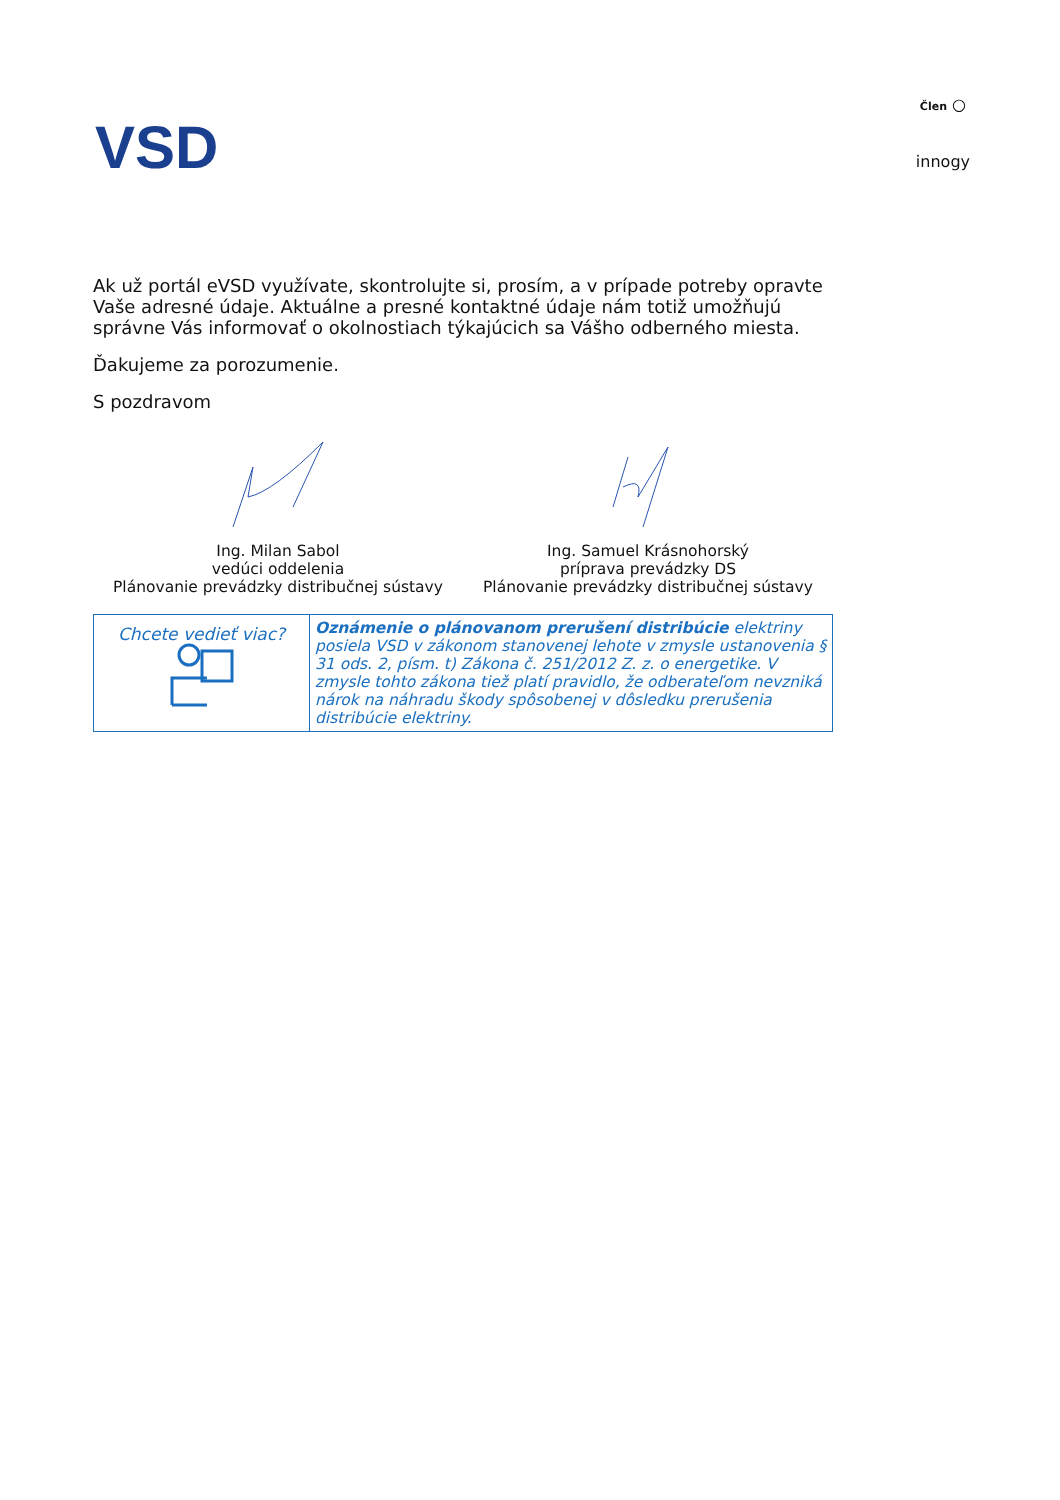VSD
Člen ○
innogy
Ak už portál eVSD využívate, skontrolujte si, prosím, a v prípade potreby opravte Vaše adresné údaje. Aktuálne a presné kontaktné údaje nám totiž umožňujú správne Vás informovať o okolnostiach týkajúcich sa Vášho odberného miesta.
Ďakujeme za porozumenie.
S pozdravom
Ing. Milan Sabol
vedúci oddelenia
Plánovanie prevádzky distribučnej sústavy
Ing. Samuel Krásnohorský
príprava prevádzky DS
Plánovanie prevádzky distribučnej sústavy
| Chcete vedieť viac? | Oznámenie o plánovanom prerušení distribúcie elektriny posiela VSD v zákonom stanovenej lehote v zmysle ustanovenia § 31 ods. 2, písm. t) Zákona č. 251/2012 Z. z. o energetike. V zmysle tohto zákona tiež platí pravidlo, že odberateľom nevzniká nárok na náhradu škody spôsobenej v dôsledku prerušenia distribúcie elektriny. |